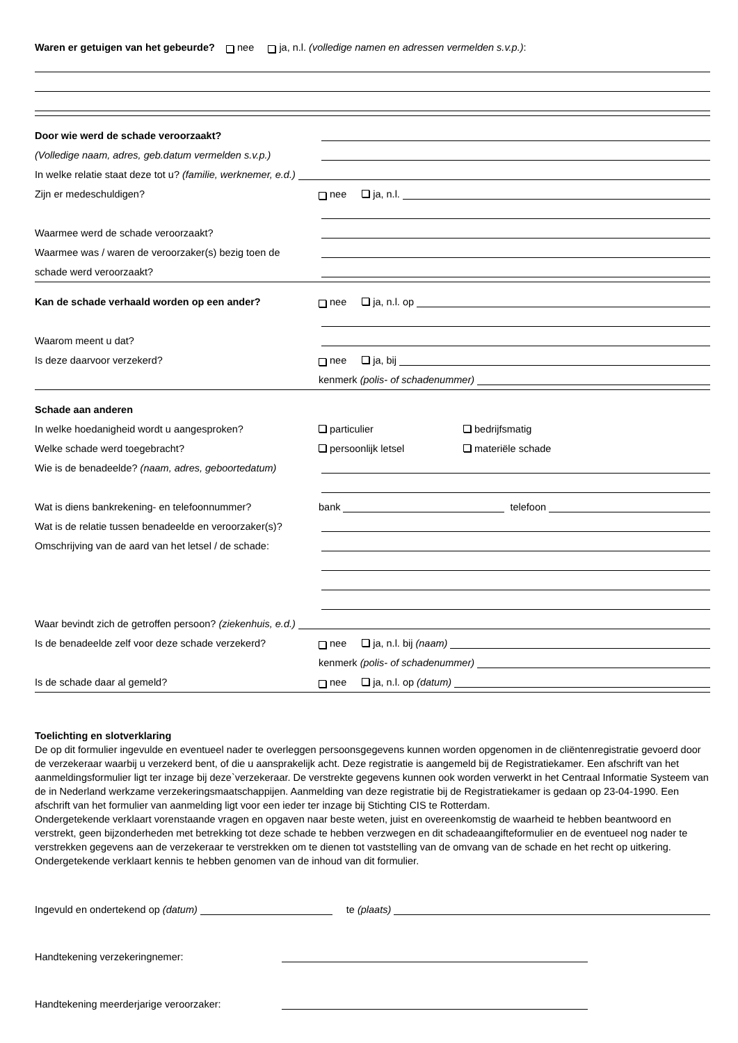Waren er getuigen van het gebeurde? nee ja, n.l. (volledige namen en adressen vermelden s.v.p.):
Door wie werd de schade veroorzaakt?
(Volledige naam, adres, geb.datum vermelden s.v.p.)
In welke relatie staat deze tot u? (familie, werknemer, e.d.)
Zijn er medeschuldigen?
nee ja, n.l.
Waarmee werd de schade veroorzaakt?
Waarmee was / waren de veroorzaker(s) bezig toen de
schade werd veroorzaakt?
Kan de schade verhaald worden op een ander?
nee ja, n.l. op
Waarom meent u dat?
Is deze daarvoor verzekerd?
nee ja, bij
kenmerk (polis- of schadenummer)
Schade aan anderen
In welke hoedanigheid wordt u aangesproken?
particulier bedrijfsmatig
Welke schade werd toegebracht?
persoonlijk letsel materiële schade
Wie is de benadeelde? (naam, adres, geboortedatum)
Wat is diens bankrekening- en telefoonnummer?
bank telefoon
Wat is de relatie tussen benadeelde en veroorzaker(s)?
Omschrijving van de aard van het letsel / de schade:
Waar bevindt zich de getroffen persoon? (ziekenhuis, e.d.)
Is de benadeelde zelf voor deze schade verzekerd?
nee ja, n.l. bij (naam)
kenmerk (polis- of schadenummer)
Is de schade daar al gemeld?
nee ja, n.l. op (datum)
Toelichting en slotverklaring
De op dit formulier ingevulde en eventueel nader te overleggen persoonsgegevens kunnen worden opgenomen in de cliëntenregistratie gevoerd door de verzekeraar waarbij u verzekerd bent, of die u aansprakelijk acht. Deze registratie is aangemeld bij de Registratiekamer. Een afschrift van het aanmeldingsformulier ligt ter inzage bij deze`verzekeraar. De verstrekte gegevens kunnen ook worden verwerkt in het Centraal Informatie Systeem van de in Nederland werkzame verzekeringsmaatschappijen. Aanmelding van deze registratie bij de Registratiekamer is gedaan op 23-04-1990. Een afschrift van het formulier van aanmelding ligt voor een ieder ter inzage bij Stichting CIS te Rotterdam.
Ondergetekende verklaart vorenstaande vragen en opgaven naar beste weten, juist en overeenkomstig de waarheid te hebben beantwoord en verstrekt, geen bijzonderheden met betrekking tot deze schade te hebben verzwegen en dit schadeaangifteformulier en de eventueel nog nader te verstrekken gegevens aan de verzekeraar te verstrekken om te dienen tot vaststelling van de omvang van de schade en het recht op uitkering. Ondergetekende verklaart kennis te hebben genomen van de inhoud van dit formulier.
Ingevuld en ondertekend op (datum) te (plaats)
Handtekening verzekeringnemer:
Handtekening meerderjarige veroorzaker: